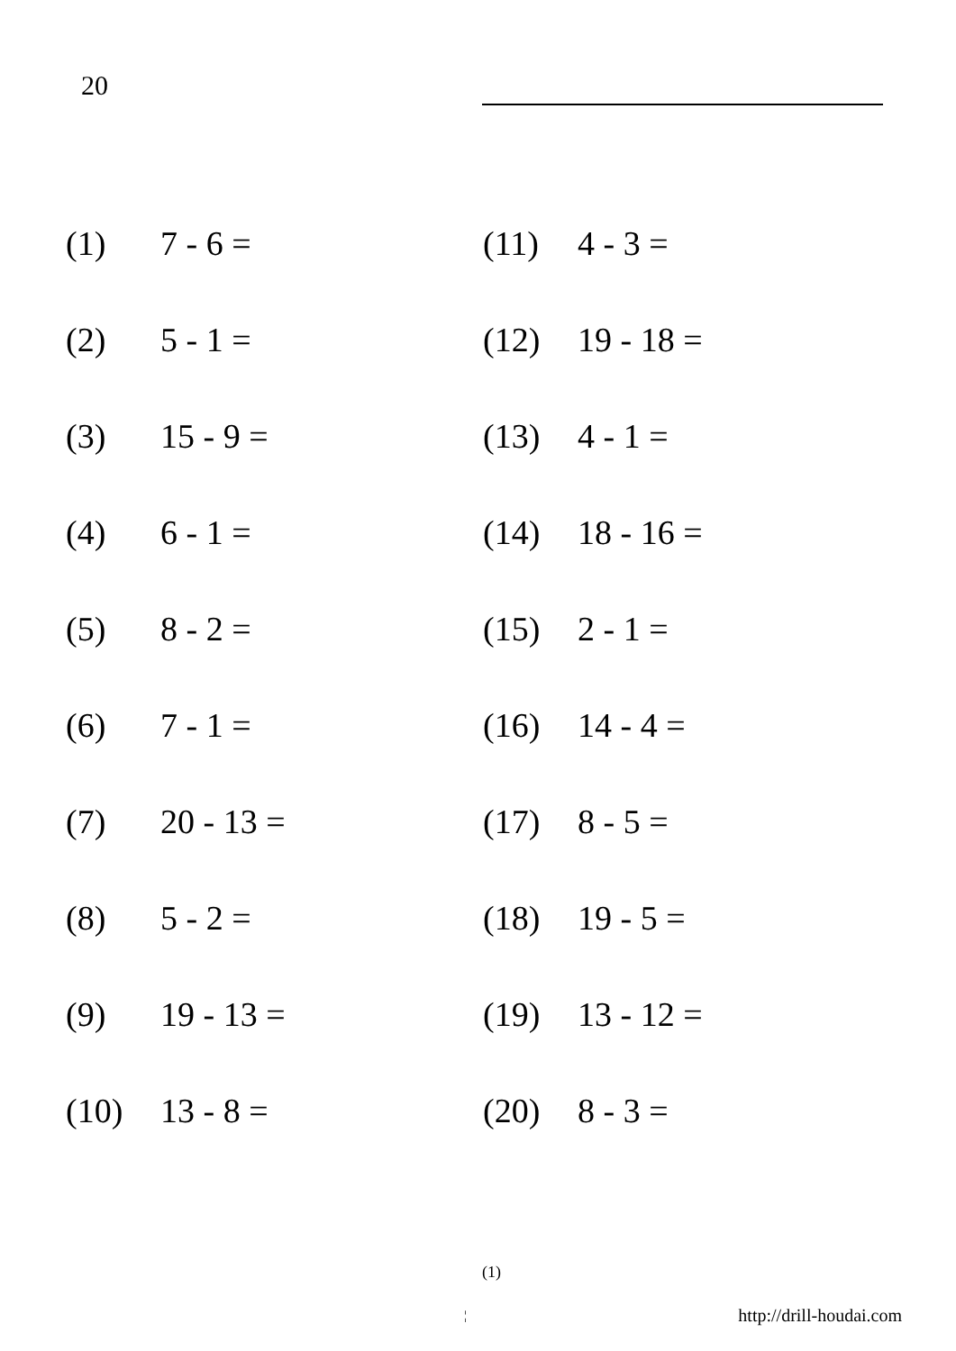20
(1) 7 - 6 =
(11) 4 - 3 =
(2) 5 - 1 =
(12) 19 - 18 =
(3) 15 - 9 =
(13) 4 - 1 =
(4) 6 - 1 =
(14) 18 - 16 =
(5) 8 - 2 =
(15) 2 - 1 =
(6) 7 - 1 =
(16) 14 - 4 =
(7) 20 - 13 =
(17) 8 - 5 =
(8) 5 - 2 =
(18) 19 - 5 =
(9) 19 - 13 =
(19) 13 - 12 =
(10) 13 - 8 =
(20) 8 - 3 =
(1)
¦ http://drill-houdai.com